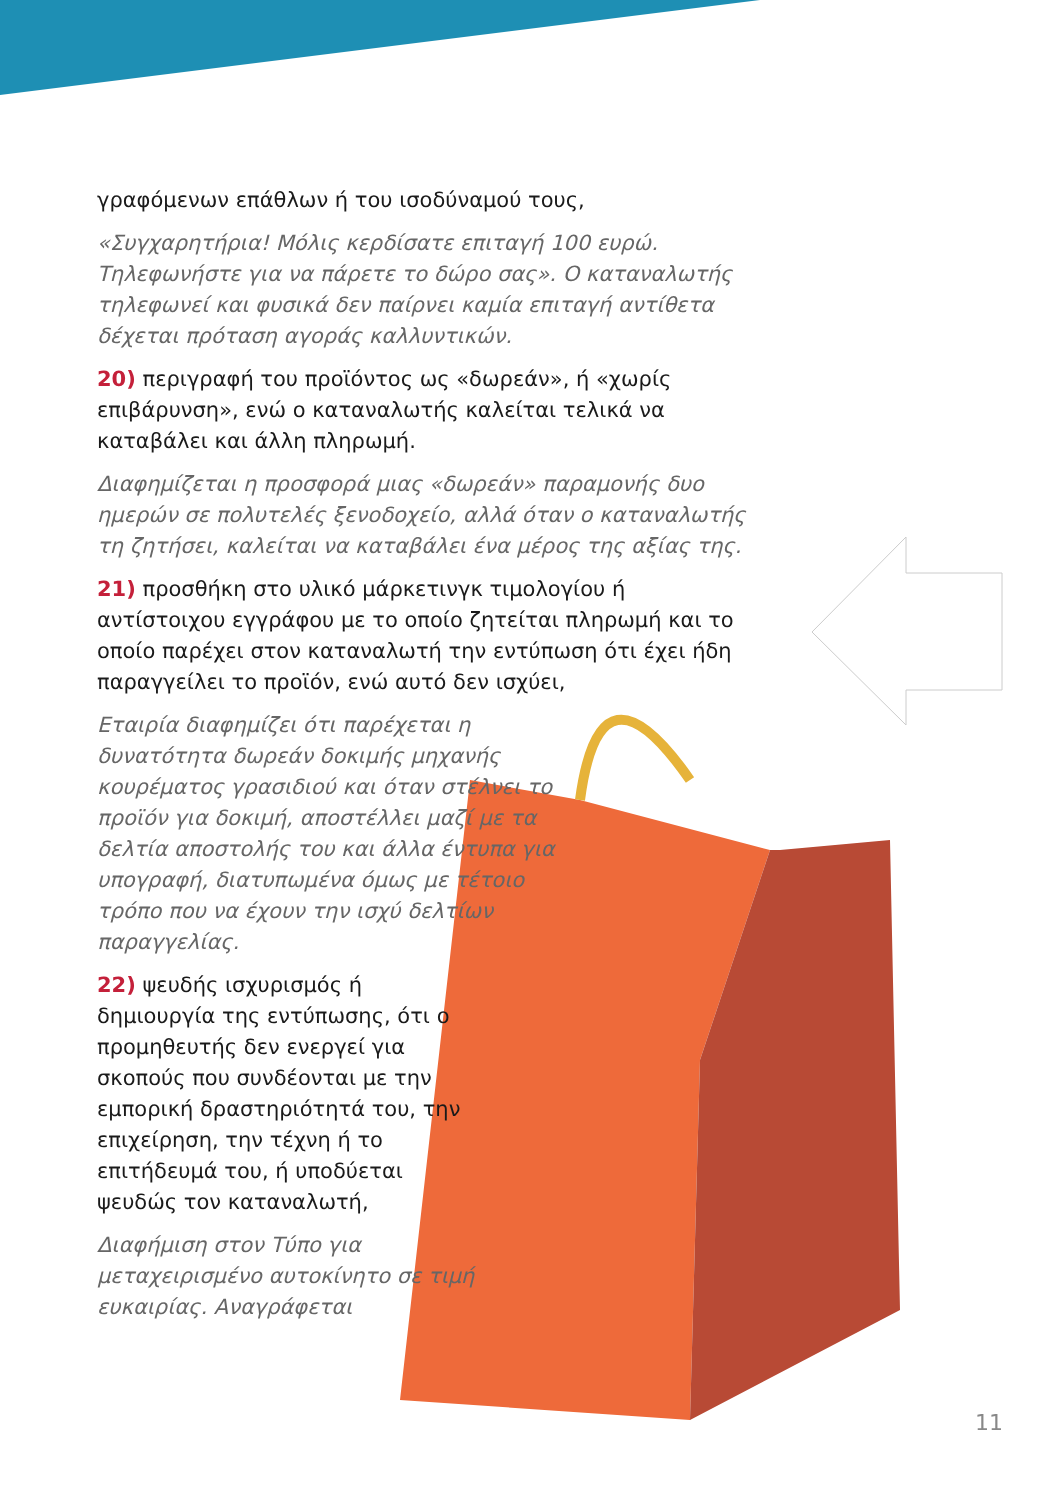γραφόμενων επάθλων ή του ισοδύναμού τους,
«Συγχαρητήρια! Μόλις κερδίσατε επιταγή 100 ευρώ. Τηλεφωνήστε για να πάρετε το δώρο σας». Ο καταναλωτής τηλεφωνεί και φυσικά δεν παίρνει καμία επιταγή αντίθετα δέχεται πρόταση αγοράς καλλυντικών.
20) περιγραφή του προϊόντος ως «δωρεάν», ή «χωρίς επιβάρυνση», ενώ ο καταναλωτής καλείται τελικά να καταβάλει και άλλη πληρωμή.
Διαφημίζεται η προσφορά μιας «δωρεάν» παραμονής δυο ημερών σε πολυτελές ξενοδοχείο, αλλά όταν ο καταναλωτής τη ζητήσει, καλείται να καταβάλει ένα μέρος της αξίας της.
21) προσθήκη στο υλικό μάρκετινγκ τιμολογίου ή αντίστοιχου εγγράφου με το οποίο ζητείται πληρωμή και το οποίο παρέχει στον καταναλωτή την εντύπωση ότι έχει ήδη παραγγείλει το προϊόν, ενώ αυτό δεν ισχύει,
Εταιρία διαφημίζει ότι παρέχεται η δυνατότητα δωρεάν δοκιμής μηχανής κουρέματος γρασιδιού και όταν στέλνει το προϊόν για δοκιμή, αποστέλλει μαζί με τα δελτία αποστολής του και άλλα έντυπα για υπογραφή, διατυπωμένα όμως με τέτοιο τρόπο που να έχουν την ισχύ δελτίων παραγγελίας.
22) ψευδής ισχυρισμός ή δημιουργία της εντύπωσης, ότι ο προμηθευτής δεν ενεργεί για σκοπούς που συνδέονται με την εμπορική δραστηριότητά του, την επιχείρηση, την τέχνη ή το επιτήδευμά του, ή υποδύεται ψευδώς τον καταναλωτή,
Διαφήμιση στον Τύπο για μεταχειρισμένο αυτοκίνητο σε τιμή ευκαιρίας. Αναγράφεται
11